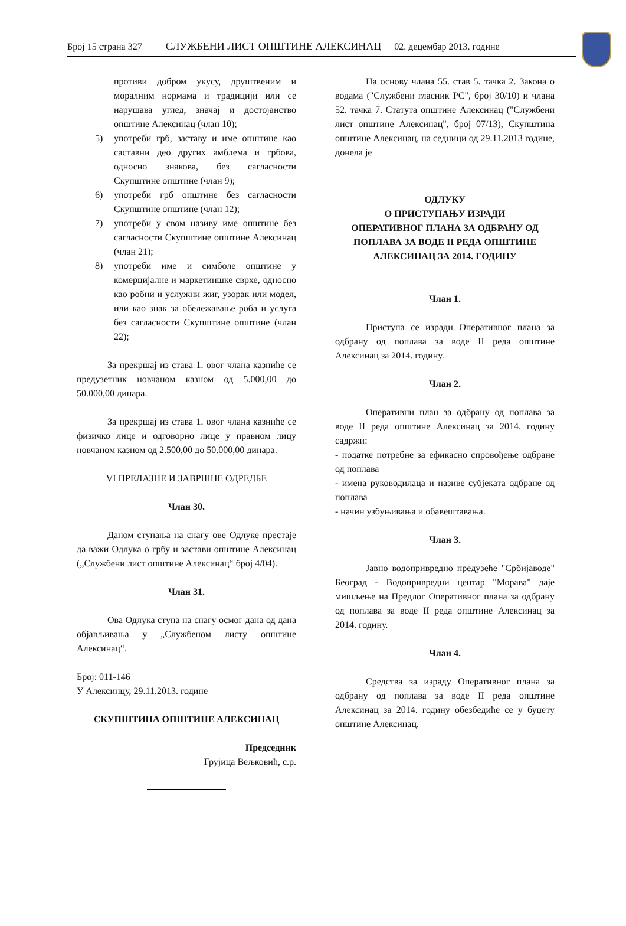Број 15 страна 327 СЛУЖБЕНИ ЛИСТ ОПШТИНЕ АЛЕКСИНАЦ 02. децембар 2013. године
противи добром укусу, друштвеним и моралним нормама и традицији или се нарушава углед, значај и достојанство општине Алексинац (члан 10);
5) употреби грб, заставу и име општине као саставни део других амблема и грбова, односно знакова, без сагласности Скупштине општине (члан 9);
6) употреби грб општине без сагласности Скупштине општине (члан 12);
7) употреби у свом називу име општине без сагласности Скупштине општине Алексинац (члан 21);
8) употреби име и симболе општине у комерцијалне и маркетиншке сврхе, односно као робни и услужни жиг, узорак или модел, или као знак за обележавање роба и услуга без сагласности Скупштине општине (члан 22);
За прекршај из става 1. овог члана казниће се предузетник новчаном казном од 5.000,00 до 50.000,00 динара.
За прекршај из става 1. овог члана казниће се физичко лице и одговорно лице у правном лицу новчаном казном од 2.500,00 до 50.000,00 динара.
VI ПРЕЛАЗНЕ И ЗАВРШНЕ ОДРЕДБЕ
Члан 30.
Даном ступања на снагу ове Одлуке престаје да важи Одлука о грбу и застави општине Алексинац („Службени лист општине Алексинац“ број 4/04).
Члан 31.
Ова Одлука ступа на снагу осмог дана од дана објављивања у „Службеном листу општине Алексинац“.
Број: 011-146
У Алексинцу, 29.11.2013. године
СКУПШТИНА ОПШТИНЕ АЛЕКСИНАЦ
Председник
Грујица Вељковић, с.р.
На основу члана 55. став 5. тачка 2. Закона о водама ("Службени гласник РС", број 30/10) и члана 52. тачка 7. Статута општине Алексинац ("Службени лист општине Алексинац", број 07/13), Скупштина општине Алексинац, на седници од 29.11.2013 године, донела је
ОДЛУКУ
О ПРИСТУПАЊУ ИЗРАДИ
ОПЕРАТИВНОГ ПЛАНА ЗА ОДБРАНУ ОД ПОПЛАВА ЗА ВОДЕ II РЕДА ОПШТИНЕ АЛЕКСИНАЦ ЗА 2014. ГОДИНУ
Члан 1.
Приступа се изради Оперативног плана за одбрану од поплава за воде II реда општине Алексинац за 2014. годину.
Члан 2.
Оперативни план за одбрану од поплава за воде II реда општине Алексинац за 2014. годину садржи:
- податке потребне за ефикасно спровођење одбране од поплава
- имена руководилаца и називе субјеката одбране од поплава
- начин узбуњивања и обавештавања.
Члан 3.
Јавно водопривредно предузеће "Србијаводе" Београд - Водопривредни центар "Морава" даје мишљење на Предлог Оперативног плана за одбрану од поплава за воде II реда општине Алексинац за 2014. годину.
Члан 4.
Средства за израду Оперативног плана за одбрану од поплава за воде II реда општине Алексинац за 2014. годину обезбедиће се у буџету општине Алексинац.